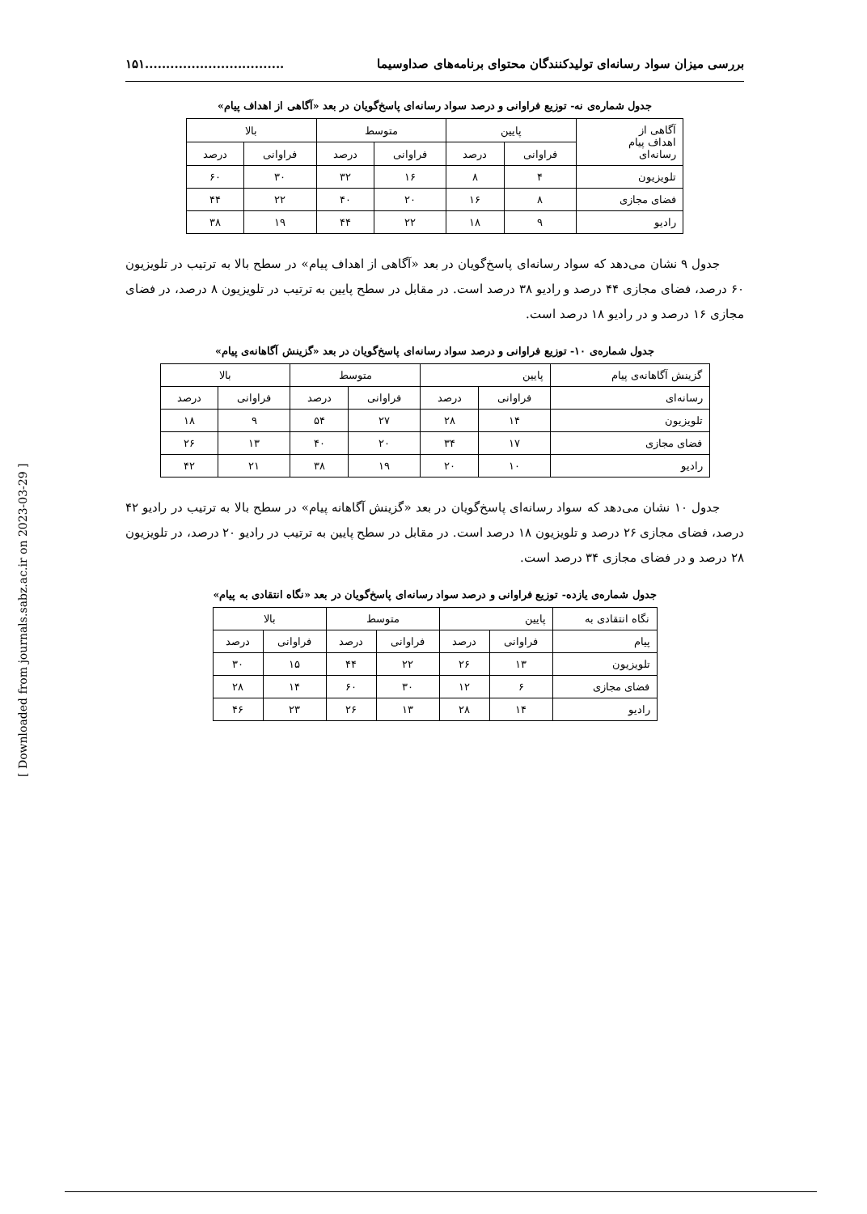بررسی میزان سواد رسانه‌ای تولیدکنندگان محتوای برنامه‌های صداوسیما.................................۱۵۱
جدول شماره‌ی نه- توزیع فراوانی و درصد سواد رسانه‌ای پاسخ‌گویان در بعد «آگاهی از اهداف پیام»
| آگاهی از اهداف پیام رسانه‌ای | پایین | | متوسط | | بالا | |
| --- | --- | --- | --- | --- | --- | --- |
| | فراوانی | درصد | فراوانی | درصد | فراوانی | درصد |
| تلویزیون | ۴ | ۸ | ۱۶ | ۳۲ | ۳۰ | ۶۰ |
| فضای مجازی | ۸ | ۱۶ | ۲۰ | ۴۰ | ۲۲ | ۴۴ |
| رادیو | ۹ | ۱۸ | ۲۲ | ۴۴ | ۱۹ | ۳۸ |
جدول ۹ نشان می‌دهد که سواد رسانه‌ای پاسخ‌گویان در بعد «آگاهی از اهداف پیام» در سطح بالا به ترتیب در تلویزیون ۶۰ درصد، فضای مجازی ۴۴ درصد و رادیو ۳۸ درصد است. در مقابل در سطح پایین به ترتیب در تلویزیون ۸ درصد، در فضای مجازی ۱۶ درصد و در رادیو ۱۸ درصد است.
جدول شماره‌ی ۱۰- توزیع فراوانی و درصد سواد رسانه‌ای پاسخ‌گویان در بعد «گزینش آگاهانه‌ی پیام»
| گزینش آگاهانه‌ی پیام | پایین | | متوسط | | بالا | |
| --- | --- | --- | --- | --- | --- | --- |
| رسانه‌ای | فراوانی | درصد | فراوانی | درصد | فراوانی | درصد |
| تلویزیون | ۱۴ | ۲۸ | ۲۷ | ۵۴ | ۹ | ۱۸ |
| فضای مجازی | ۱۷ | ۳۴ | ۲۰ | ۴۰ | ۱۳ | ۲۶ |
| رادیو | ۱۰ | ۲۰ | ۱۹ | ۳۸ | ۲۱ | ۴۲ |
جدول ۱۰ نشان می‌دهد که سواد رسانه‌ای پاسخ‌گویان در بعد «گزینش آگاهانه پیام» در سطح بالا به ترتیب در رادیو ۴۲ درصد، فضای مجازی ۲۶ درصد و تلویزیون ۱۸ درصد است. در مقابل در سطح پایین به ترتیب در رادیو ۲۰ درصد، در تلویزیون ۲۸ درصد و در فضای مجازی ۳۴ درصد است.
جدول شماره‌ی یازده- توزیع فراوانی و درصد سواد رسانه‌ای پاسخ‌گویان در بعد «نگاه انتقادی به پیام»
| نگاه انتقادی به | پایین | | متوسط | | بالا | |
| --- | --- | --- | --- | --- | --- | --- |
| پیام | فراوانی | درصد | فراوانی | درصد | فراوانی | درصد |
| تلویزیون | ۱۳ | ۲۶ | ۲۲ | ۴۴ | ۱۵ | ۳۰ |
| فضای مجازی | ۶ | ۱۲ | ۳۰ | ۶۰ | ۱۴ | ۲۸ |
| رادیو | ۱۴ | ۲۸ | ۱۳ | ۲۶ | ۲۳ | ۴۶ |
[ Downloaded from journals.sabz.ac.ir on 2023-03-29 ]